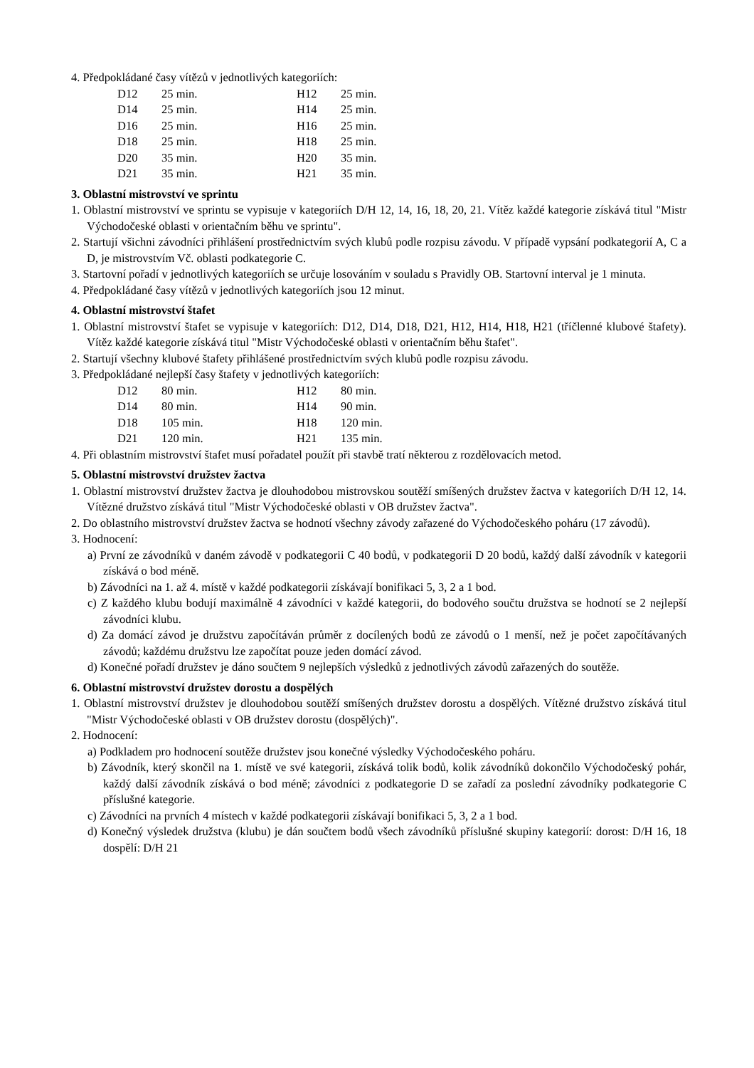4. Předpokládané časy vítězů v jednotlivých kategoriích:
| D12 | 25 min. | H12 | 25 min. |
| D14 | 25 min. | H14 | 25 min. |
| D16 | 25 min. | H16 | 25 min. |
| D18 | 25 min. | H18 | 25 min. |
| D20 | 35 min. | H20 | 35 min. |
| D21 | 35 min. | H21 | 35 min. |
3. Oblastní mistrovství ve sprintu
1. Oblastní mistrovství ve sprintu se vypisuje v kategoriích D/H 12, 14, 16, 18, 20, 21. Vítěz každé kategorie získává titul "Mistr Východočeské oblasti v orientačním běhu ve sprintu".
2. Startují všichni závodníci přihlášení prostřednictvím svých klubů podle rozpisu závodu. V případě vypsání podkategorií A, C a D, je mistrovstvím Vč. oblasti podkategorie C.
3. Startovní pořadí v jednotlivých kategoriích se určuje losováním v souladu s Pravidly OB. Startovní interval je 1 minuta.
4. Předpokládané časy vítězů v jednotlivých kategoriích jsou 12 minut.
4. Oblastní mistrovství štafet
1. Oblastní mistrovství štafet se vypisuje v kategoriích: D12, D14, D18, D21, H12, H14, H18, H21 (tříčlenné klubové štafety). Vítěz každé kategorie získává titul "Mistr Východočeské oblasti v orientačním běhu štafet".
2. Startují všechny klubové štafety přihlášené prostřednictvím svých klubů podle rozpisu závodu.
3. Předpokládané nejlepší časy štafety v jednotlivých kategoriích:
| D12 | 80 min. | H12 | 80 min. |
| D14 | 80 min. | H14 | 90 min. |
| D18 | 105 min. | H18 | 120 min. |
| D21 | 120 min. | H21 | 135 min. |
4. Při oblastním mistrovství štafet musí pořadatel použít při stavbě tratí některou z rozdělovacích metod.
5. Oblastní mistrovství družstev žactva
1. Oblastní mistrovství družstev žactva je dlouhodobou mistrovskou soutěží smíšených družstev žactva v kategoriích D/H 12, 14. Vítězné družstvo získává titul "Mistr Východočeské oblasti v OB družstev žactva".
2. Do oblastního mistrovství družstev žactva se hodnotí všechny závody zařazené do Východočeského poháru (17 závodů).
3. Hodnocení:
a) První ze závodníků v daném závodě v podkategorii C 40 bodů, v podkategorii D 20 bodů, každý další závodník v kategorii získává o bod méně.
b) Závodníci na 1. až 4. místě v každé podkategorii získávají bonifikaci 5, 3, 2 a 1 bod.
c) Z každého klubu bodují maximálně 4 závodníci v každé kategorii, do bodového součtu družstva se hodnotí se 2 nejlepší závodníci klubu.
d) Za domácí závod je družstvu započítáván průměr z docílených bodů ze závodů o 1 menší, než je počet započítávaných závodů; každému družstvu lze započítat pouze jeden domácí závod.
d) Konečné pořadí družstev je dáno součtem 9 nejlepších výsledků z jednotlivých závodů zařazených do soutěže.
6. Oblastní mistrovství družstev dorostu a dospělých
1. Oblastní mistrovství družstev je dlouhodobou soutěží smíšených družstev dorostu a dospělých. Vítězné družstvo získává titul "Mistr Východočeské oblasti v OB družstev dorostu (dospělých)".
2. Hodnocení:
a) Podkladem pro hodnocení soutěže družstev jsou konečné výsledky Východočeského poháru.
b) Závodník, který skončil na 1. místě ve své kategorii, získává tolik bodů, kolik závodníků dokončilo Východočeský pohár, každý další závodník získává o bod méně; závodníci z podkategorie D se zařadí za poslední závodníky podkategorie C příslušné kategorie.
c) Závodníci na prvních 4 místech v každé podkategorii získávají bonifikaci 5, 3, 2 a 1 bod.
d) Konečný výsledek družstva (klubu) je dán součtem bodů všech závodníků příslušné skupiny kategorií: dorost: D/H 16, 18 dospělí: D/H 21